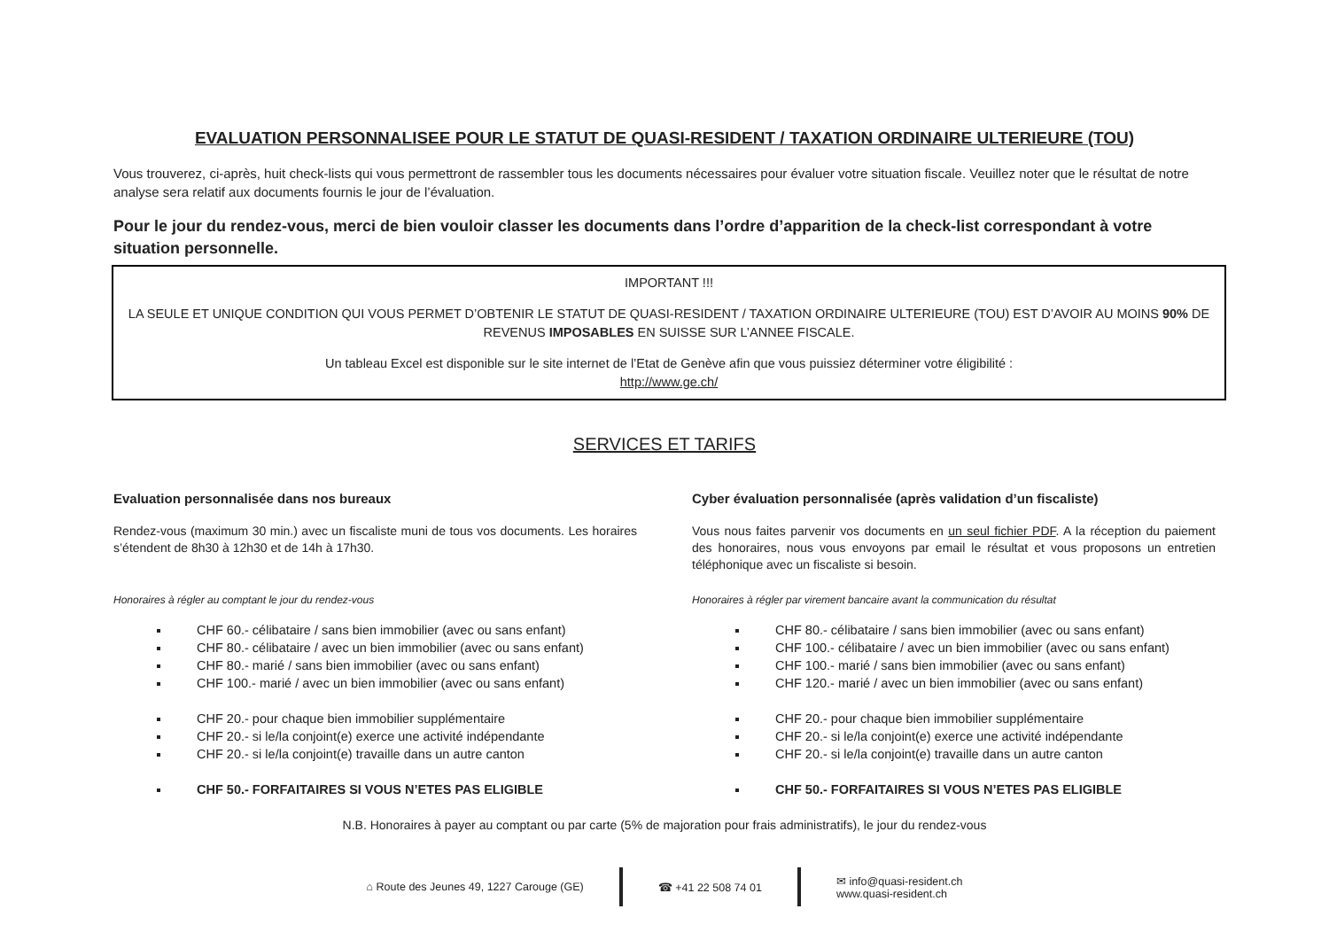EVALUATION PERSONNALISEE POUR LE STATUT DE QUASI-RESIDENT / TAXATION ORDINAIRE ULTERIEURE (TOU)
Vous trouverez, ci-après, huit check-lists qui vous permettront de rassembler tous les documents nécessaires pour évaluer votre situation fiscale. Veuillez noter que le résultat de notre analyse sera relatif aux documents fournis le jour de l’évaluation.
Pour le jour du rendez-vous, merci de bien vouloir classer les documents dans l’ordre d’apparition de la check-list correspondant à votre situation personnelle.
IMPORTANT !!!
LA SEULE ET UNIQUE CONDITION QUI VOUS PERMET D’OBTENIR LE STATUT DE QUASI-RESIDENT / TAXATION ORDINAIRE ULTERIEURE (TOU) EST D’AVOIR AU MOINS 90% DE REVENUS IMPOSABLES EN SUISSE SUR L’ANNEE FISCALE.
Un tableau Excel est disponible sur le site internet de l’Etat de Genève afin que vous puissiez déterminer votre éligibilité :
http://www.ge.ch/
SERVICES ET TARIFS
Evaluation personnalisée dans nos bureaux
Rendez-vous (maximum 30 min.) avec un fiscaliste muni de tous vos documents. Les horaires s’étendent de 8h30 à 12h30 et de 14h à 17h30.
Honoraires à régler au comptant le jour du rendez-vous
CHF 60.- célibataire / sans bien immobilier (avec ou sans enfant)
CHF 80.- célibataire / avec un bien immobilier (avec ou sans enfant)
CHF 80.- marié / sans bien immobilier (avec ou sans enfant)
CHF 100.- marié / avec un bien immobilier (avec ou sans enfant)
CHF 20.- pour chaque bien immobilier supplémentaire
CHF 20.- si le/la conjoint(e) exerce une activité indépendante
CHF 20.- si le/la conjoint(e) travaille dans un autre canton
CHF 50.- FORFAITAIRES SI VOUS N’ETES PAS ELIGIBLE
Cyber évaluation personnalisée (après validation d’un fiscaliste)
Vous nous faites parvenir vos documents en un seul fichier PDF. A la réception du paiement des honoraires, nous vous envoyons par email le résultat et vous proposons un entretien téléphonique avec un fiscaliste si besoin.
Honoraires à régler par virement bancaire avant la communication du résultat
CHF 80.- célibataire / sans bien immobilier (avec ou sans enfant)
CHF 100.- célibataire / avec un bien immobilier (avec ou sans enfant)
CHF 100.- marié / sans bien immobilier (avec ou sans enfant)
CHF 120.- marié / avec un bien immobilier (avec ou sans enfant)
CHF 20.- pour chaque bien immobilier supplémentaire
CHF 20.- si le/la conjoint(e) exerce une activité indépendante
CHF 20.- si le/la conjoint(e) travaille dans un autre canton
CHF 50.- FORFAITAIRES SI VOUS N’ETES PAS ELIGIBLE
N.B. Honoraires à payer au comptant ou par carte (5% de majoration pour frais administratifs), le jour du rendez-vous
⌂ Route des Jeunes 49, 1227 Carouge (GE)
☎ +41 22 508 74 01
✉ info@quasi-resident.ch
www.quasi-resident.ch